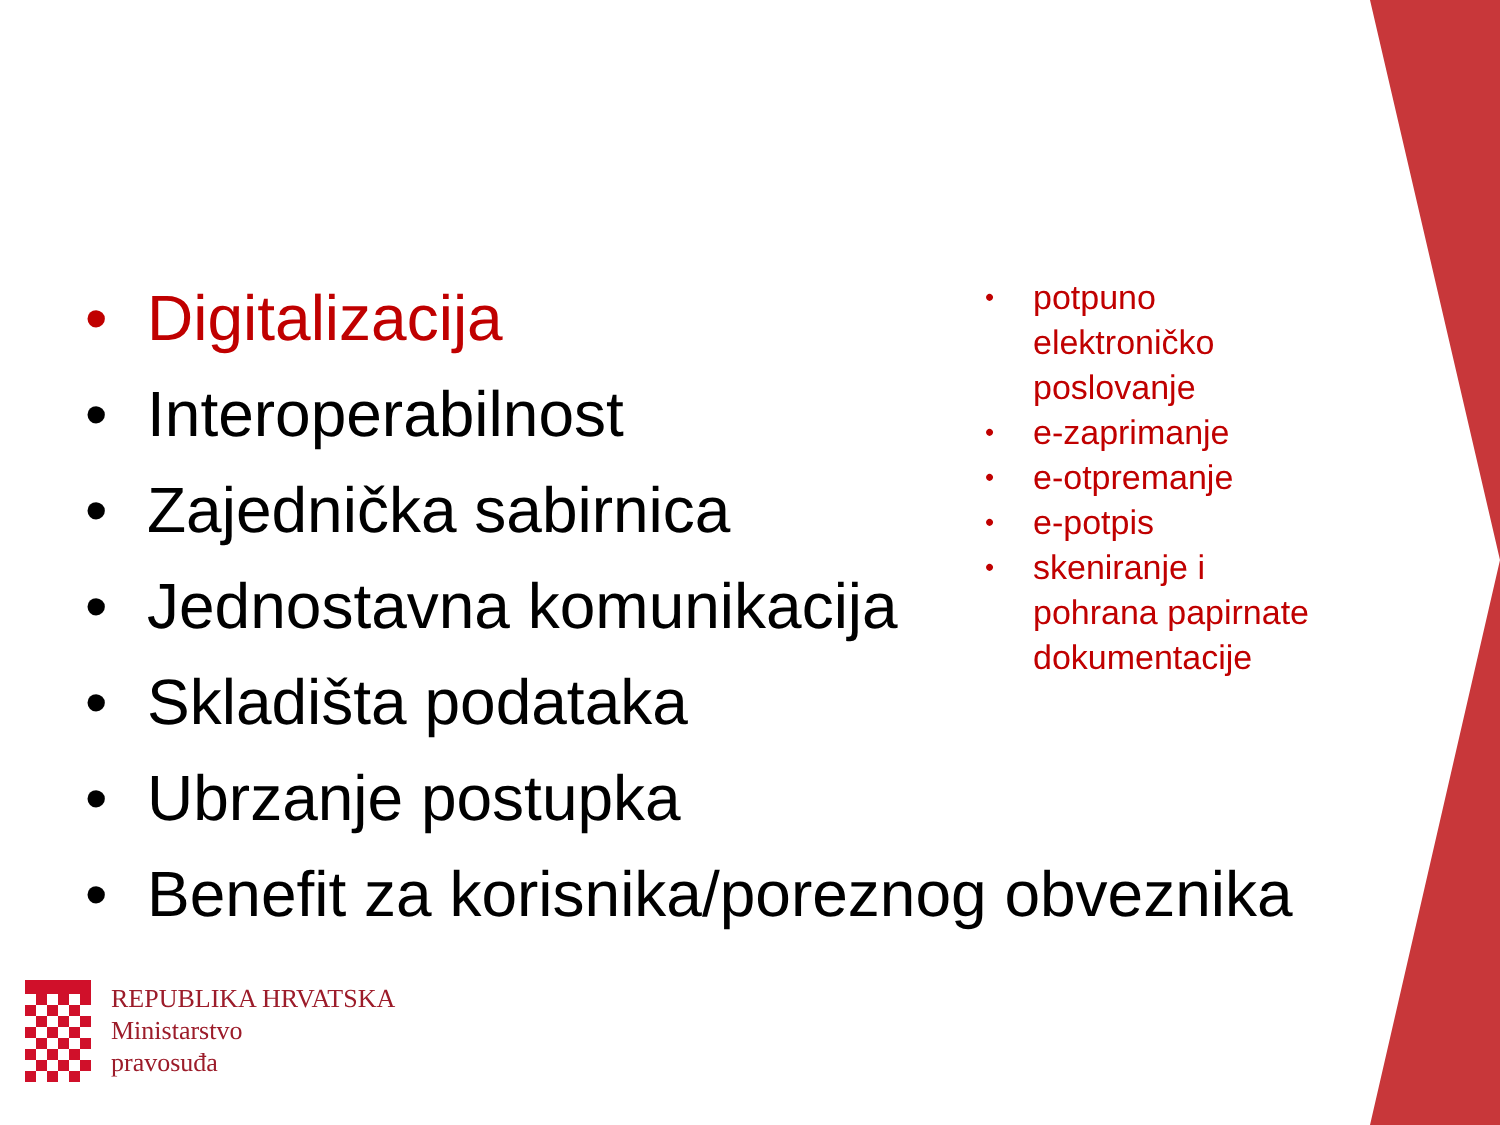• Digitalizacija
• Interoperabilnost
• Zajednička sabirnica
• Jednostavna komunikacija
• Skladišta podataka
• Ubrzanje postupka
• Benefit za korisnika/poreznog obveznika
• potpuno elektroničko poslovanje
• e-zaprimanje
• e-otpremanje
• e-potpis
• skeniranje i pohrana papirnate dokumentacije
REPUBLIKA HRVATSKA
Ministarstvo
pravosuđa